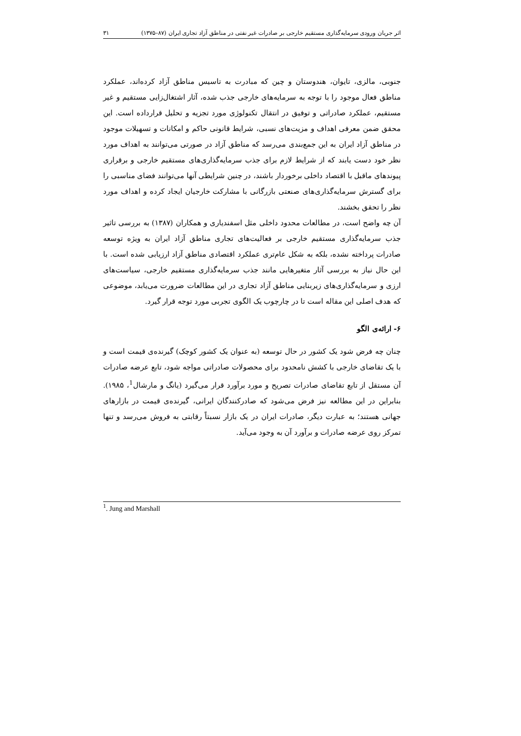اثر جریان ورودی سرمایه‌گذاری مستقیم خارجی بر صادرات غیر نفتی در مناطق آزاد تجاری ایران (۸۷–۱۳۷۵) ۳۱
جنوبی، مالزی، تایوان، هندوستان و چین که مبادرت به تاسیس مناطق آزاد کرده‌اند، عملکرد مناطق فعال موجود را با توجه به سرمایه‌های خارجی جذب شده، آثار اشتغال‌زایی مستقیم و غیر مستقیم، عملکرد صادراتی و توفیق در انتقال تکنولوژی مورد تجزیه و تحلیل قرارداده است. این محقق ضمن معرفی اهداف و مزیت‌های نسبی، شرایط قانونی حاکم و امکانات و تسهیلات موجود در مناطق آزاد ایران به این جمع‌بندی می‌رسد که مناطق آزاد در صورتی می‌توانند به اهداف مورد نظر خود دست یابند که از شرایط لازم برای جذب سرمایه‌گذاری‌های مستقیم خارجی و برقراری پیوندهای ماقبل با اقتصاد داخلی برخوردار باشند، در چنین شرایطی آنها می‌توانند فضای مناسبی را برای گسترش سرمایه‌گذاری‌های صنعتی بازرگانی با مشارکت خارجیان ایجاد کرده و اهداف مورد نظر را تحقق بخشند.
آن چه واضح است، در مطالعات محدود داخلی مثل اسفندیاری و همکاران (۱۳۸۷) به بررسی تاثیر جذب سرمایه‌گذاری مستقیم خارجی بر فعالیت‌های تجاری مناطق آزاد ایران به ویژه توسعه صادرات پرداخته نشده، بلکه به شکل عام‌تری عملکرد اقتصادی مناطق آزاد ارزیابی شده است. با این حال نیاز به بررسی آثار متغیرهایی مانند جذب سرمایه‌گذاری مستقیم خارجی، سیاست‌های ارزی و سرمایه‌گذاری‌های زیربنایی مناطق آزاد تجاری در این مطالعات ضرورت می‌یابد، موضوعی که هدف اصلی این مقاله است تا در چارچوب یک الگوی تجربی مورد توجه قرار گیرد.
۶- ارائه‌ی الگو
چنان چه فرض شود یک کشور در حال توسعه (به عنوان یک کشور کوچک) گیرنده‌ی قیمت است و با یک تقاضای خارجی با کشش نامحدود برای محصولات صادراتی مواجه شود، تابع عرضه صادرات آن مستقل از تابع تقاضای صادرات تصریح و مورد برآورد قرار می‌گیرد (یانگ و مارشال<sup>1</sup>، ۱۹۸۵). بنابراین در این مطالعه نیز فرض می‌شود که صادرکنندگان ایرانی، گیرنده‌ی قیمت در بازارهای جهانی هستند؛ به عبارت دیگر، صادرات ایران در یک بازار نسبتاً رقابتی به فروش می‌رسد و تنها تمرکز روی عرضه صادرات و برآورد آن به وجود می‌آید.
<sup>1</sup>. Jung and Marshall